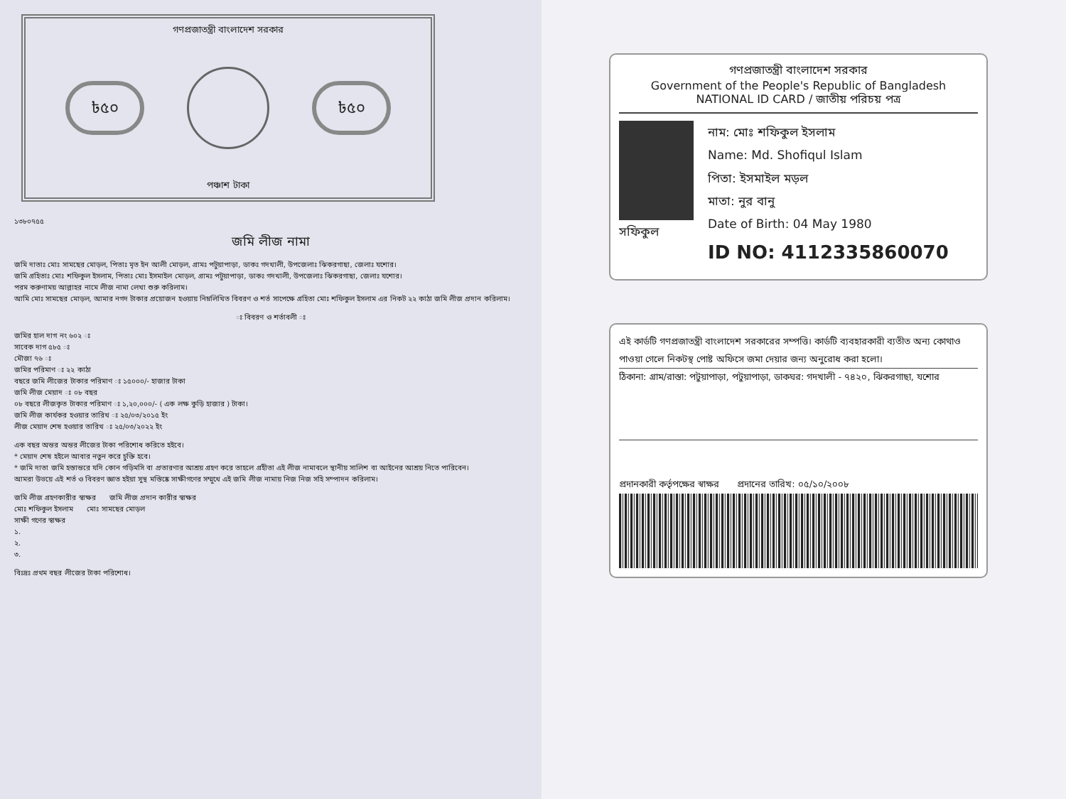গণপ্রজাতন্ত্রী বাংলাদেশ সরকার
৳৫০ ৳৫০
পঞ্চাশ টাকা
১৩৮০৭৫৫
জমি লীজ নামা
জমি দাতাঃ মোঃ সামছের মোড়ল, পিতাঃ মৃত ইন আলী মোড়ল, গ্রামঃ পটুয়াপাড়া, ডাকঃ গদখালী, উপজেলাঃ ঝিকরগাছা, জেলাঃ যশোর।
জমি গ্রহিতাঃ মোঃ শফিকুল ইসলাম, পিতাঃ মোঃ ইসমাইল মোড়ল, গ্রামঃ পটুয়াপাড়া, ডাকঃ গদখালী, উপজেলাঃ ঝিকরগাছা, জেলাঃ যশোর।
পরম করুণাময় আল্লাহর নামে লীজ নামা লেখা শুরু করিলাম।
আমি মোঃ সামছের মোড়ল, আমার নগদ টাকার প্রয়োজন হওয়ায় নিম্নলিখিত বিবরণ ও শর্ত সাপেক্ষে গ্রহিতা মোঃ শফিকুল ইসলাম এর নিকট ২২ কাঠা জমি লীজ প্রদান করিলাম।
ঃ বিবরণ ও শর্তাবলী ঃ
জমির হাল দাগ নং ৬০২ ঃ
সাবেক দাগ ৫৮৫ ঃ
মৌজা ৭৬ ঃ
জমির পরিমাণ ঃ ২২ কাঠা
বছরে জমি লীজের টাকার পরিমাণ ঃ ১৫০০০/- হাজার টাকা
জমি লীজ মেয়াদ ঃ ০৮ বছর
০৮ বছরে লীজকৃত টাকার পরিমাণ ঃ ১,২০,০০০/- ( এক লক্ষ কুড়ি হাজার ) টাকা।
জমি লীজ কার্যকর হওয়ার তারিখ ঃ ২৫/০৩/২০১৫ ইং
লীজ মেয়াদ শেষ হওয়ার তারিখ ঃ ২৫/০৩/২০২২ ইং
এক বছর অন্তর অন্তর লীজের টাকা পরিশোধ করিতে হইবে।
* মেয়াদ শেষ হইলে আবার নতুন করে চুক্তি হবে।
* জমি দাতা জমি হস্তান্তরে যদি কোন গড়িমসি বা প্রতারণার আশ্রয় গ্রহণ করে তাহলে গ্রহীতা এই লীজ নামাবলে স্থানীয় সালিশ বা আইনের আশ্রয় নিতে পারিবেন।
আমরা উভয়ে এই শর্ত ও বিবরণ জ্ঞাত হইয়া সুস্থ মস্তিষ্কে সাক্ষীগণের সম্মুখে এই জমি লীজ নামায় নিজ নিজ সহি সম্পাদন করিলাম।
জমি লীজ গ্রহণকারীর স্বাক্ষর জমি লীজ প্রদান কারীর স্বাক্ষর
মোঃ শফিকুল ইসলাম মোঃ সামছের মোড়ল
সাক্ষী গণের স্বাক্ষর
১.
২.
৩.
বিঃদ্রঃ প্রথম বছর লীজের টাকা পরিশোধ।
গণপ্রজাতন্ত্রী বাংলাদেশ সরকার
Government of the People's Republic of Bangladesh
NATIONAL ID CARD / জাতীয় পরিচয় পত্র
সফিকুল নাম: মোঃ শফিকুল ইসলাম
Name: Md. Shofiqul Islam
পিতা: ইসমাইল মড়ল
মাতা: নুর বানু
Date of Birth: 04 May 1980
ID NO: 4112335860070
এই কার্ডটি গণপ্রজাতন্ত্রী বাংলাদেশ সরকারের সম্পত্তি। কার্ডটি ব্যবহারকারী ব্যতীত অন্য কোথাও পাওয়া গেলে নিকটস্থ পোষ্ট অফিসে জমা দেয়ার জন্য অনুরোধ করা হলো।
ঠিকানা: গ্রাম/রাস্তা: পটুয়াপাড়া, পটুয়াপাড়া, ডাকঘর: গদখালী - ৭৪২০, ঝিকরগাছা, যশোর
প্রদানকারী কর্তৃপক্ষের স্বাক্ষর প্রদানের তারিখ: ০৫/১০/২০০৮